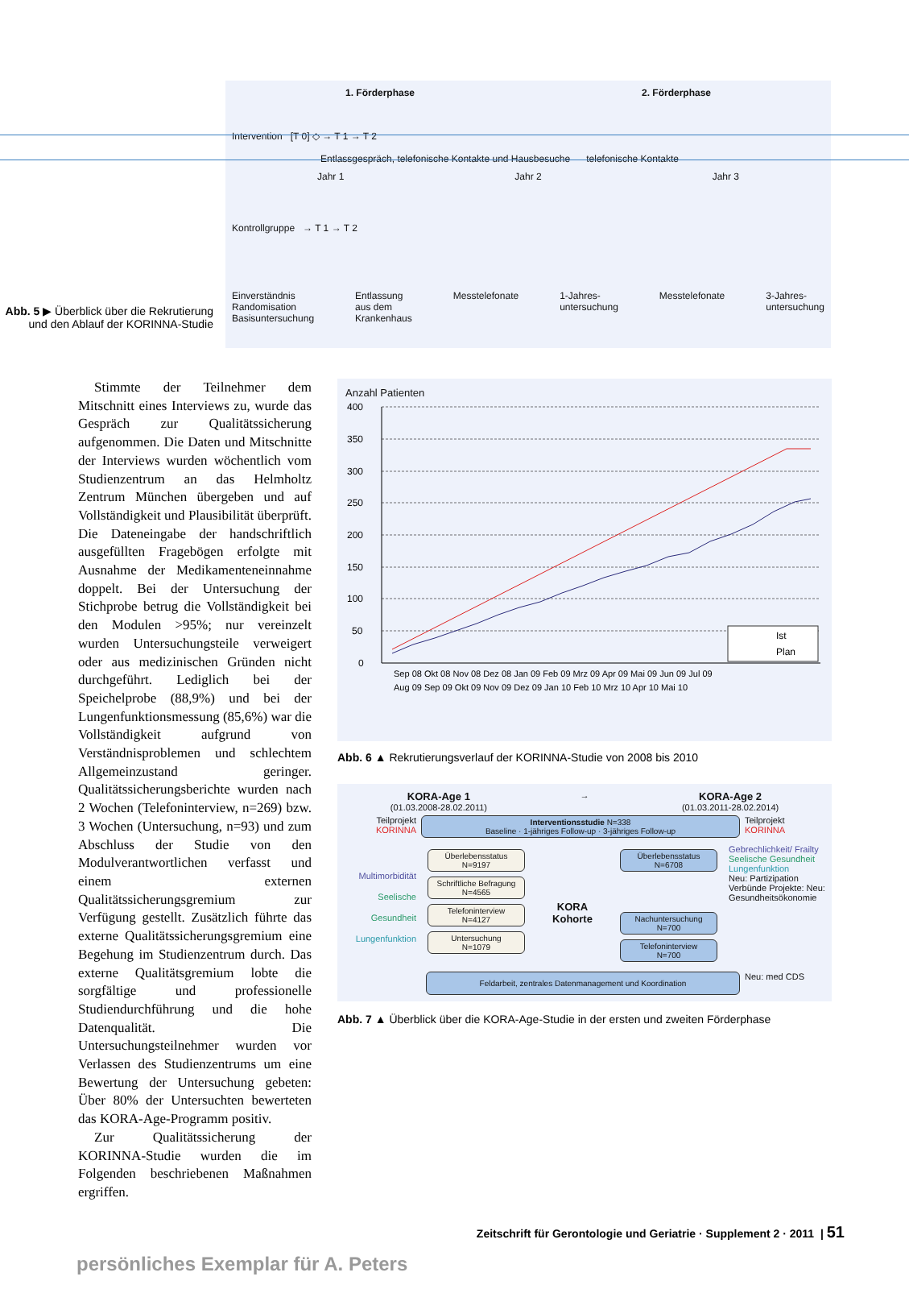Abb. 5 ▶ Überblick über die Rekrutierung und den Ablauf der KORINNA-Studie
1. Förderphase 2. Förderphase
Intervention [T 0] ◇ → T 1 → T 2
Entlassgespräch, telefonische Kontakte und Hausbesuche telefonische Kontakte
Jahr 1 Jahr 2 Jahr 3
Kontrollgruppe → T 1 → T 2
Einverständnis
Randomisation
Basisuntersuchung Entlassung
aus dem
Krankenhaus Messtelefonate 1-Jahres-
untersuchung Messtelefonate 3-Jahres-
untersuchung
Stimmte der Teilnehmer dem Mitschnitt eines Interviews zu, wurde das Gespräch zur Qualitätssicherung aufgenommen. Die Daten und Mitschnitte der Interviews wurden wöchentlich vom Studienzentrum an das Helmholtz Zentrum München übergeben und auf Vollständigkeit und Plausibilität überprüft. Die Dateneingabe der handschriftlich ausgefüllten Fragebögen erfolgte mit Ausnahme der Medikamenteneinnahme doppelt. Bei der Untersuchung der Stichprobe betrug die Vollständigkeit bei den Modulen >95%; nur vereinzelt wurden Untersuchungsteile verweigert oder aus medizinischen Gründen nicht durchgeführt. Lediglich bei der Speichelprobe (88,9%) und bei der Lungenfunktionsmessung (85,6%) war die Vollständigkeit aufgrund von Verständnisproblemen und schlechtem Allgemeinzustand geringer. Qualitätssicherungsberichte wurden nach 2 Wochen (Telefoninterview, n=269) bzw. 3 Wochen (Untersuchung, n=93) und zum Abschluss der Studie von den Modulverantwortlichen verfasst und einem externen Qualitätssicherungsgremium zur Verfügung gestellt. Zusätzlich führte das externe Qualitätssicherungsgremium eine Begehung im Studienzentrum durch. Das externe Qualitätsgremium lobte die sorgfältige und professionelle Studiendurchführung und die hohe Datenqualität. Die Untersuchungsteilnehmer wurden vor Verlassen des Studienzentrums um eine Bewertung der Untersuchung gebeten: Über 80% der Untersuchten bewerteten das KORA-Age-Programm positiv.
Zur Qualitätssicherung der KORINNA-Studie wurden die im Folgenden beschriebenen Maßnahmen ergriffen.
Anzahl Patienten
400
350
300
250
200
150
100
50
0
Ist
Plan
Sep 08 Okt 08 Nov 08 Dez 08 Jan 09 Feb 09 Mrz 09 Apr 09 Mai 09 Jun 09 Jul 09
Aug 09 Sep 09 Okt 09 Nov 09 Dez 09 Jan 10 Feb 10 Mrz 10 Apr 10 Mai 10
Abb. 6 ▲ Rekrutierungsverlauf der KORINNA-Studie von 2008 bis 2010
KORA-Age 1
(01.03.2008-28.02.2011)
→
KORA-Age 2
(01.03.2011-28.02.2014)
Teilprojekt
KORINNA
Interventionsstudie N=338
Baseline · 1-jähriges Follow-up · 3-jähriges Follow-up
Teilprojekt
KORINNA
Multimorbidität
Seelische Gesundheit
Lungenfunktion
Überlebensstatus
N=9197
Schriftliche Befragung
N=4565
Telefoninterview
N=4127
Untersuchung
N=1079
KORA Kohorte
Überlebensstatus
N=6708
Nachuntersuchung
N=700
Telefoninterview
N=700
Gebrechlichkeit/ Frailty
Seelische Gesundheit
Lungenfunktion
Neu: Partizipation
Verbünde Projekte: Neu: Gesundheitsökonomie
Feldarbeit, zentrales Datenmanagement und Koordination
Neu: med CDS
Abb. 7 ▲ Überblick über die KORA-Age-Studie in der ersten und zweiten Förderphase
Zeitschrift für Gerontologie und Geriatrie · Supplement 2 · 2011 | 51
persönliches Exemplar für A. Peters